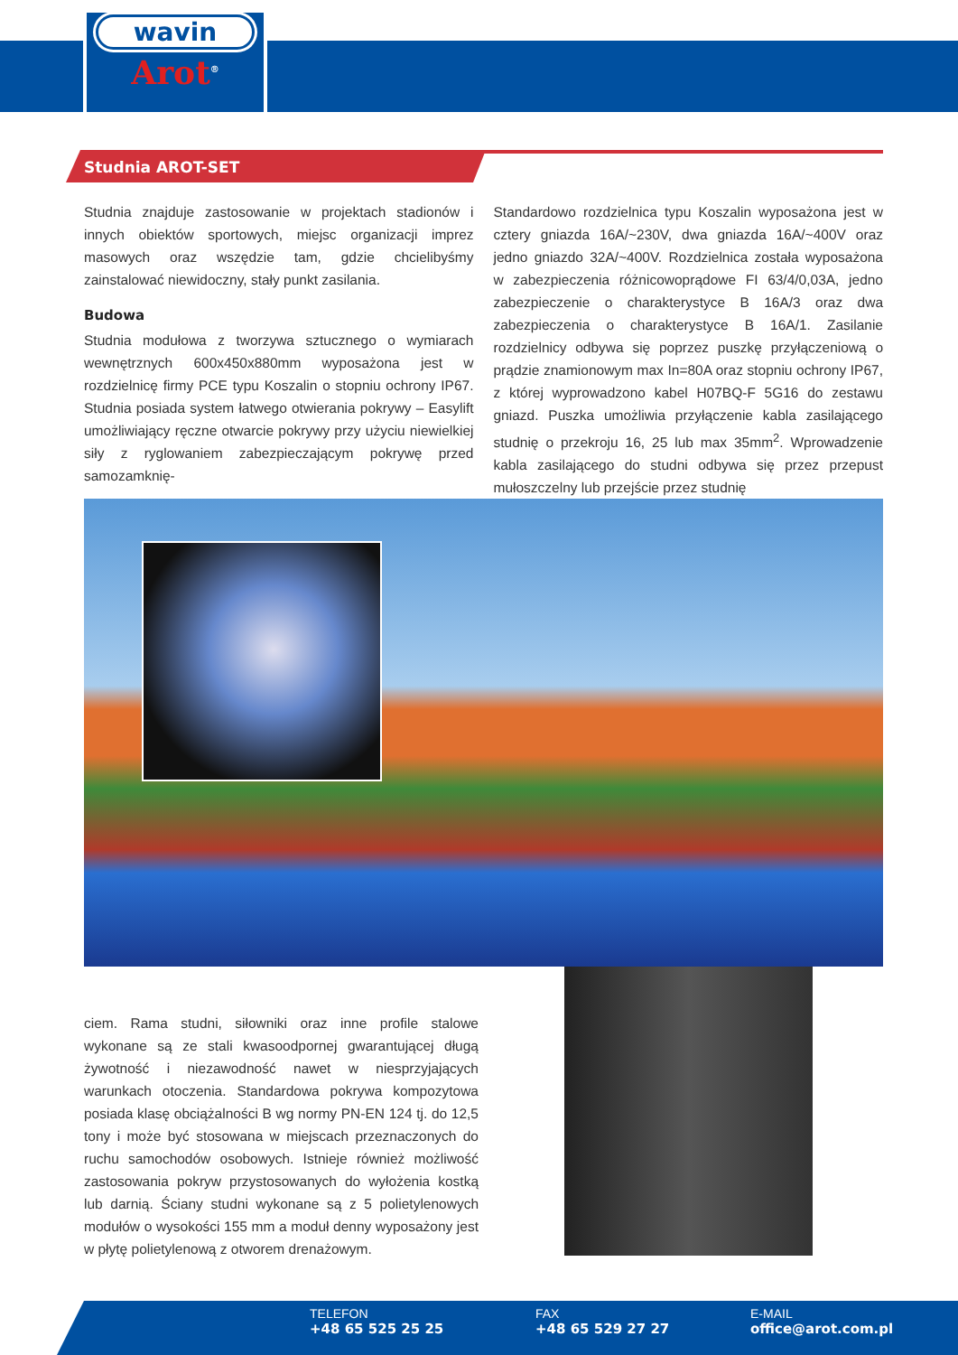wavin
Arot<sup>®</sup>
Studnia AROT-SET
Studnia znajduje zastosowanie w projektach stadionów i innych obiektów sportowych, miejsc organizacji imprez masowych oraz wszędzie tam, gdzie chcielibyśmy zainstalować niewidoczny, stały punkt zasilania.
Budowa
Studnia modułowa z tworzywa sztucznego o wymiarach wewnętrznych 600x450x880mm wyposażona jest w rozdzielnicę firmy PCE typu Koszalin o stopniu ochrony IP67. Studnia posiada system łatwego otwierania pokrywy – Easylift umożliwiający ręczne otwarcie pokrywy przy użyciu niewielkiej siły z ryglowaniem zabezpieczającym pokrywę przed samozamknię-
Standardowo rozdzielnica typu Koszalin wyposażona jest w cztery gniazda 16A/~230V, dwa gniazda 16A/~400V oraz jedno gniazdo 32A/~400V. Rozdzielnica została wyposażona w zabezpieczenia różnicowoprądowe FI 63/4/0,03A, jedno zabezpieczenie o charakterystyce B 16A/3 oraz dwa zabezpieczenia o charakterystyce B 16A/1. Zasilanie rozdzielnicy odbywa się poprzez puszkę przyłączeniową o prądzie znamionowym max In=80A oraz stopniu ochrony IP67, z której wyprowadzono kabel H07BQ-F 5G16 do zestawu gniazd. Puszka umożliwia przyłączenie kabla zasilającego studnię o przekroju 16, 25 lub max 35mm<sup>2</sup>. Wprowadzenie kabla zasilającego do studni odbywa się przez przepust mułoszczelny lub przejście przez studnię
ciem. Rama studni, siłowniki oraz inne profile stalowe wykonane są ze stali kwasoodpornej gwarantującej długą żywotność i niezawodność nawet w niesprzyjających warunkach otoczenia. Standardowa pokrywa kompozytowa posiada klasę obciążalności B wg normy PN-EN 124 tj. do 12,5 tony i może być stosowana w miejscach przeznaczonych do ruchu samochodów osobowych. Istnieje również możliwość zastosowania pokryw przystosowanych do wyłożenia kostką lub darnią. Ściany studni wykonane są z 5 polietylenowych modułów o wysokości 155 mm a moduł denny wyposażony jest w płytę polietylenową z otworem drenażowym.
TELEFON
+48 65 525 25 25
FAX
+48 65 529 27 27
E-MAIL
office@arot.com.pl